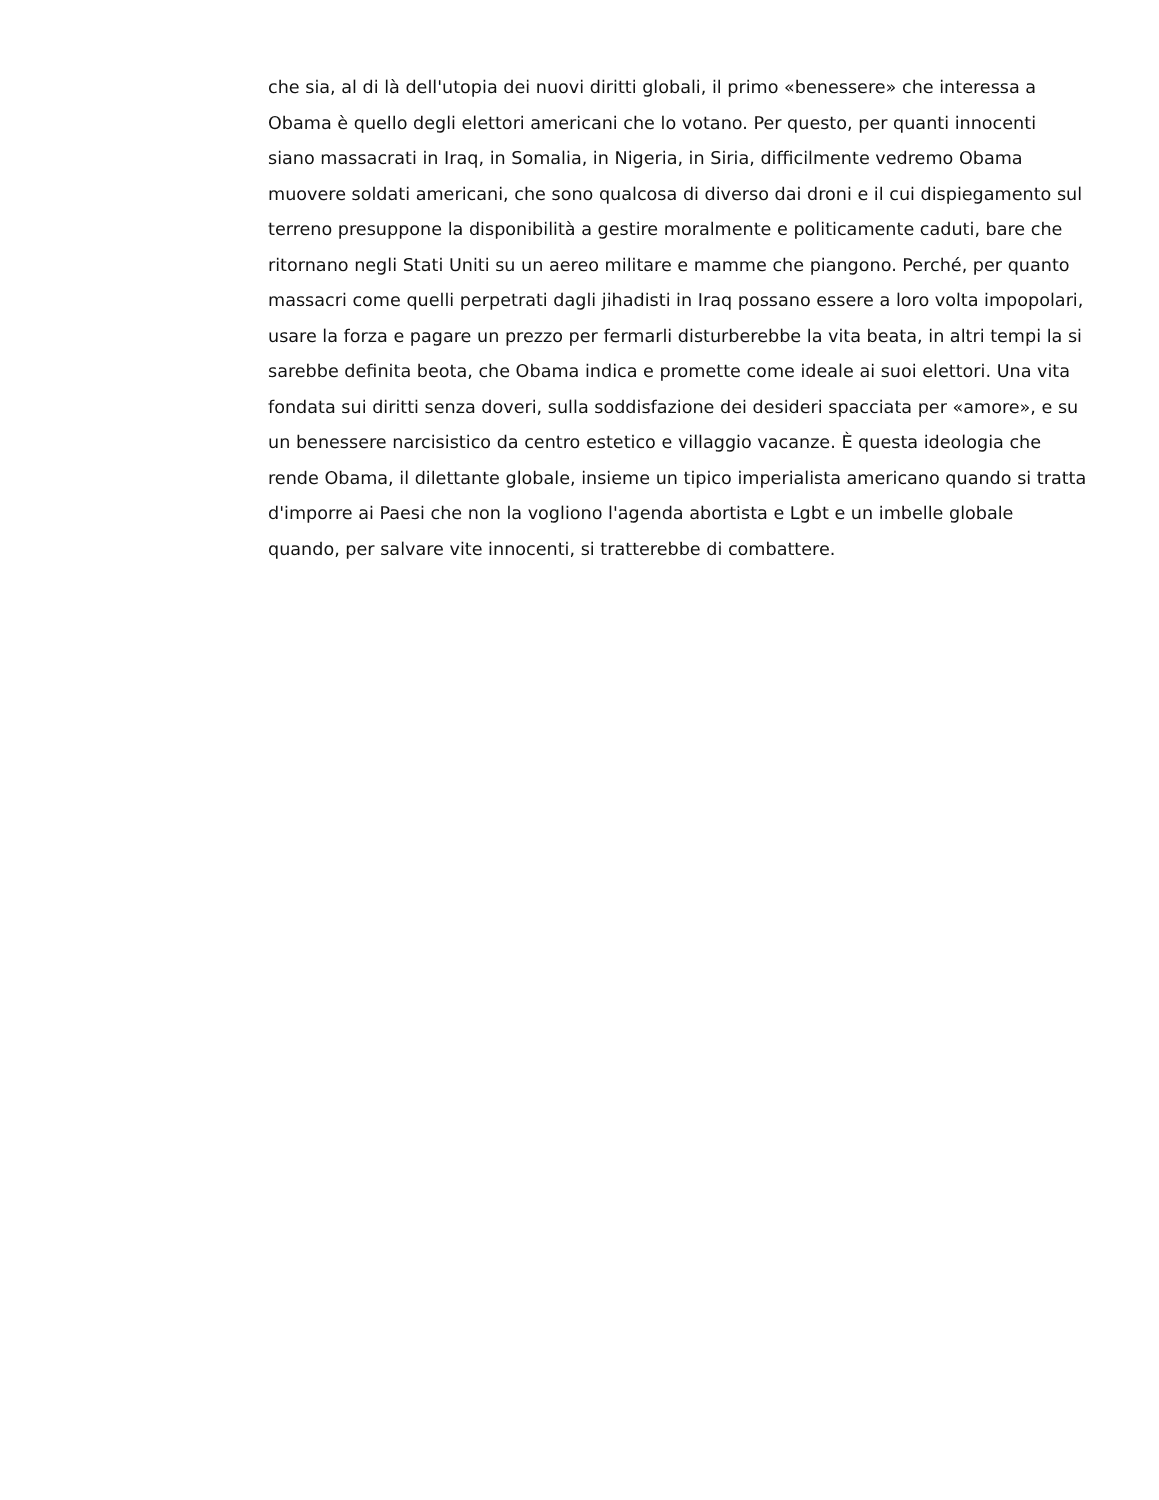che sia, al di là dell'utopia dei nuovi diritti globali, il primo «benessere» che interessa a Obama è quello degli elettori americani che lo votano. Per questo, per quanti innocenti siano massacrati in Iraq, in Somalia, in Nigeria, in Siria, difficilmente vedremo Obama muovere soldati americani, che sono qualcosa di diverso dai droni e il cui dispiegamento sul terreno presuppone la disponibilità a gestire moralmente e politicamente caduti, bare che ritornano negli Stati Uniti su un aereo militare e mamme che piangono. Perché, per quanto massacri come quelli perpetrati dagli jihadisti in Iraq possano essere a loro volta impopolari, usare la forza e pagare un prezzo per fermarli disturberebbe la vita beata, in altri tempi la si sarebbe definita beota, che Obama indica e promette come ideale ai suoi elettori. Una vita fondata sui diritti senza doveri, sulla soddisfazione dei desideri spacciata per «amore», e su un benessere narcisistico da centro estetico e villaggio vacanze. È questa ideologia che rende Obama, il dilettante globale, insieme un tipico imperialista americano quando si tratta d'imporre ai Paesi che non la vogliono l'agenda abortista e Lgbt e un imbelle globale quando, per salvare vite innocenti, si tratterebbe di combattere.